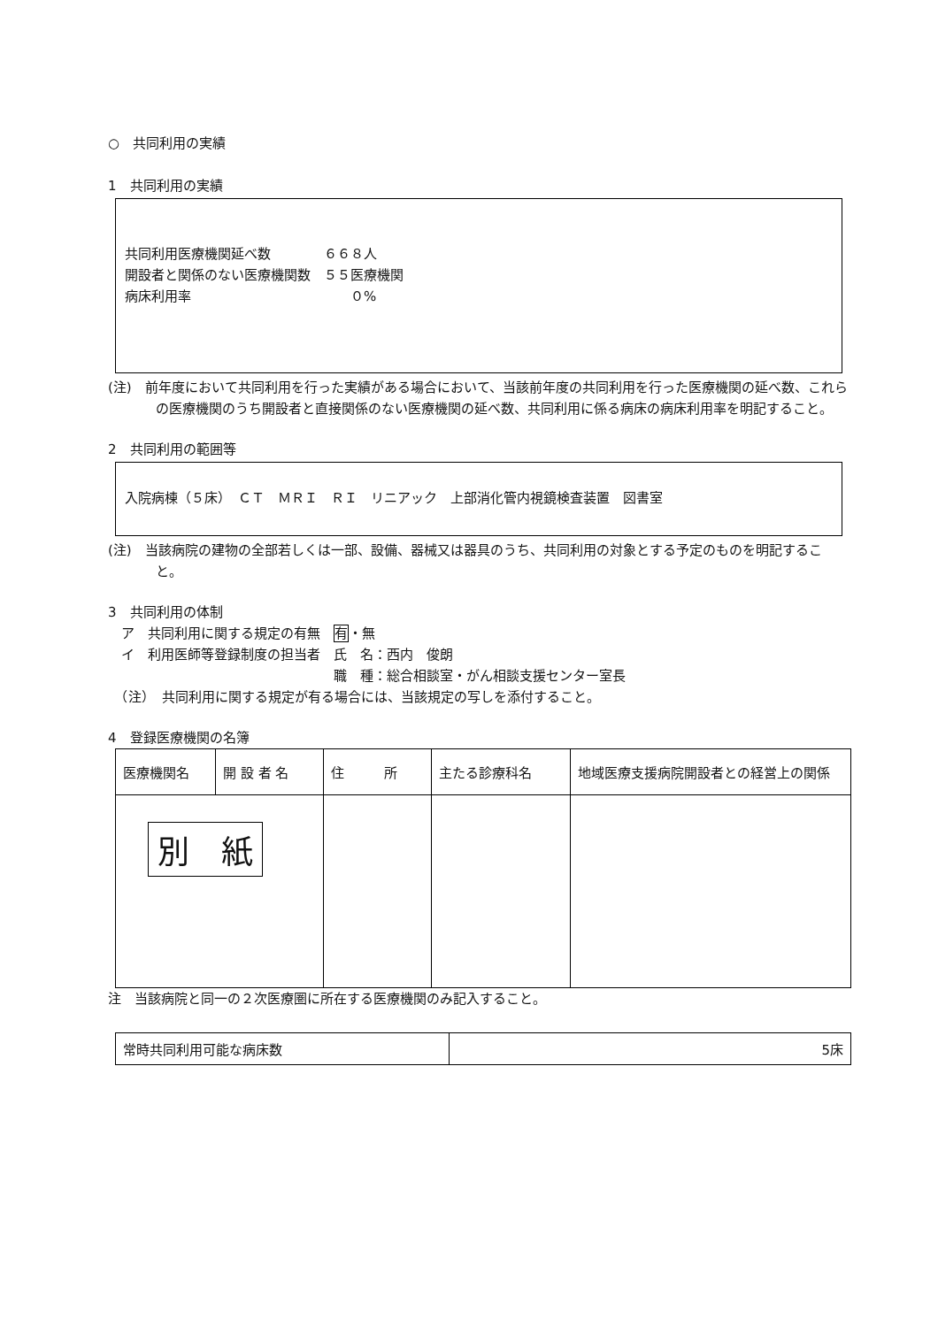○　共同利用の実績
1　共同利用の実績
共同利用医療機関延べ数　　　　６６８人
開設者と関係のない医療機関数　５５医療機関
病床利用率　　　　　　　　　　　　０%
(注)　前年度において共同利用を行った実績がある場合において、当該前年度の共同利用を行った医療機関の延べ数、これらの医療機関のうち開設者と直接関係のない医療機関の延べ数、共同利用に係る病床の病床利用率を明記すること。
2　共同利用の範囲等
入院病棟（５床）　ＣＴ　ＭＲＩ　ＲＩ　リニアック　上部消化管内視鏡検査装置　図書室
(注)　当該病院の建物の全部若しくは一部、設備、器械又は器具のうち、共同利用の対象とする予定のものを明記すること。
3　共同利用の体制
　ア　共同利用に関する規定の有無　有・無
　イ　利用医師等登録制度の担当者　氏　名：西内　俊朗
　　　　　　　　　　　　　　　　　職　種：総合相談室・がん相談支援センター室長
　（注）　共同利用に関する規定が有る場合には、当該規定の写しを添付すること。
4　登録医療機関の名簿
| 医療機関名 | 開 設 者 名 | 住 所 | 主たる診療科名 | 地域医療支援病院開設者との経営上の関係 |
| --- | --- | --- | --- | --- |
| 別 紙 | | | | |
注　当該病院と同一の２次医療圏に所在する医療機関のみ記入すること。
| 常時共同利用可能な病床数 | 5床 |